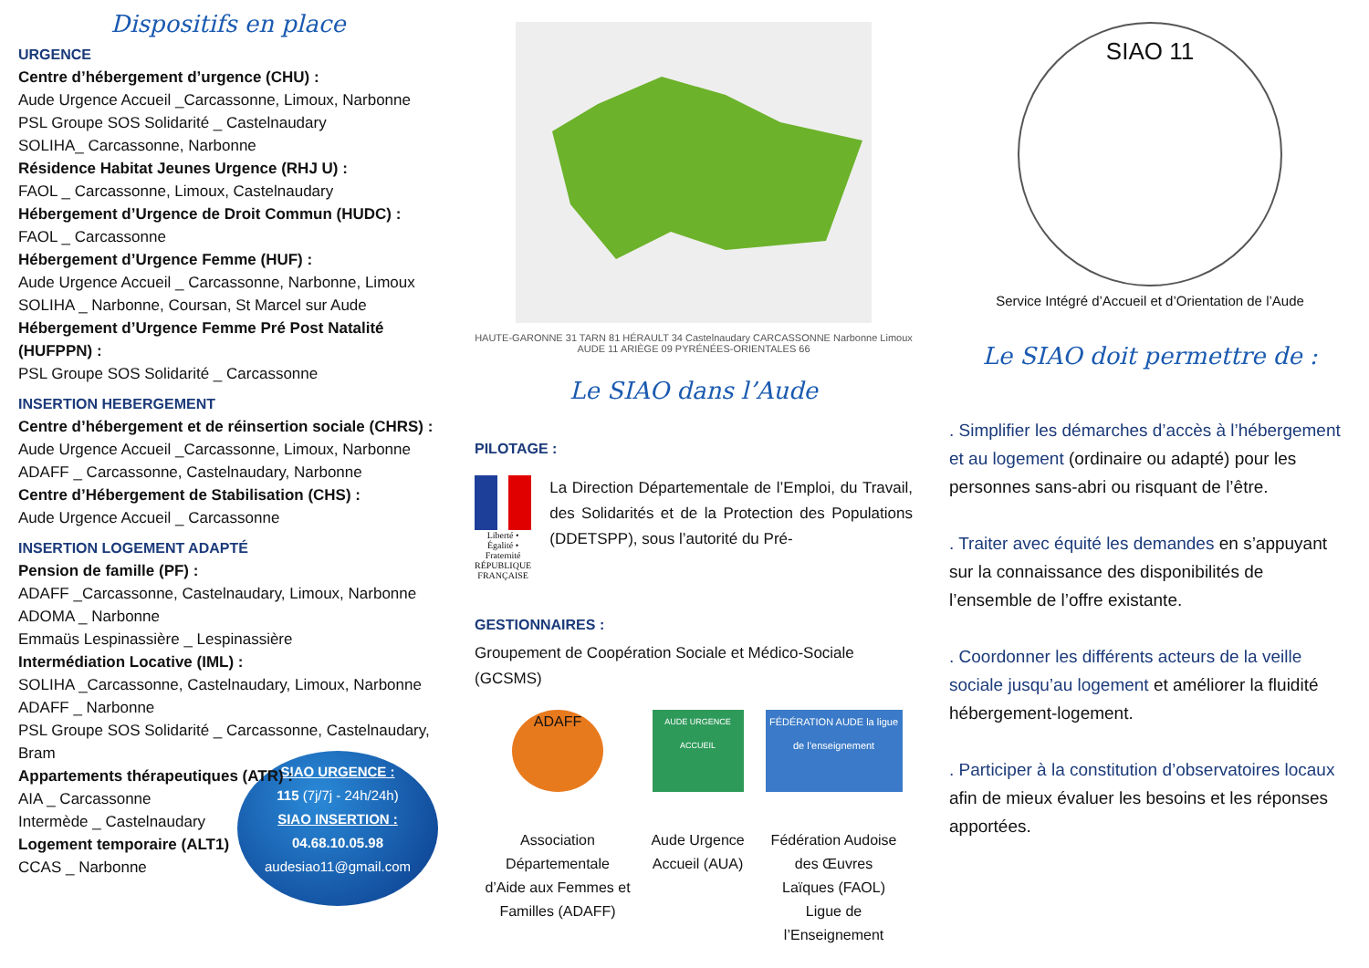Dispositifs en place
URGENCE
Centre d’hébergement d’urgence (CHU) :
Aude Urgence Accueil _Carcassonne, Limoux, Narbonne
PSL Groupe SOS Solidarité _ Castelnaudary
SOLIHA_ Carcassonne, Narbonne
Résidence Habitat Jeunes Urgence (RHJ U) :
FAOL _ Carcassonne, Limoux, Castelnaudary
Hébergement d’Urgence de Droit Commun (HUDC) :
FAOL _ Carcassonne
Hébergement d’Urgence Femme (HUF) :
Aude Urgence Accueil _ Carcassonne, Narbonne, Limoux
SOLIHA _ Narbonne, Coursan, St Marcel sur Aude
Hébergement d’Urgence Femme Pré Post Natalité (HUFPPN) :
PSL Groupe SOS Solidarité _ Carcassonne
INSERTION HEBERGEMENT
Centre d’hébergement et de réinsertion sociale (CHRS) :
Aude Urgence Accueil _Carcassonne, Limoux, Narbonne
ADAFF _ Carcassonne, Castelnaudary, Narbonne
Centre d’Hébergement de Stabilisation (CHS) :
Aude Urgence Accueil _ Carcassonne
INSERTION LOGEMENT ADAPTÉ
Pension de famille (PF) :
ADAFF _Carcassonne, Castelnaudary, Limoux, Narbonne
ADOMA _ Narbonne
Emmaüs Lespinassière _ Lespinassière
Intermédiation Locative (IML) :
SOLIHA _Carcassonne, Castelnaudary, Limoux, Narbonne
ADAFF _ Narbonne
PSL Groupe SOS Solidarité _ Carcassonne, Castelnaudary, Bram
Appartements thérapeutiques (ATR) :
AIA _ Carcassonne
Intermède _ Castelnaudary
Logement temporaire (ALT1)
CCAS _ Narbonne
SIAO URGENCE :
115 (7j/7j - 24h/24h)
SIAO INSERTION :
04.68.10.05.98
audesiao11@gmail.com
HAUTE-GARONNE 31 TARN 81 HÉRAULT 34 Castelnaudary CARCASSONNE Narbonne Limoux AUDE 11 ARIÈGE 09 PYRÉNÉES-ORIENTALES 66
Le SIAO dans l’Aude
PILOTAGE :
Liberté • Égalité • Fraternité
RÉPUBLIQUE FRANÇAISE
La Direction Départementale de l’Emploi, du Travail, des Solidarités et de la Protection des Populations (DDETSPP), sous l’autorité du Pré-
GESTIONNAIRES :
Groupement de Coopération Sociale et Médico-Sociale (GCSMS)
ADAFF
Association
Départementale
d’Aide aux Femmes et
Familles (ADAFF)
AUDE URGENCE ACCUEIL
Aude Urgence
Accueil (AUA)
FÉDÉRATION AUDE la ligue de l’enseignement
Fédération Audoise
des Œuvres
Laïques (FAOL)
Ligue de
l’Enseignement
SIAO 11
Service Intégré d’Accueil et d’Orientation de l’Aude
Le SIAO doit permettre de :
. Simplifier les démarches d’accès à l’hébergement et au logement (ordinaire ou adapté) pour les personnes sans-abri ou risquant de l’être.
. Traiter avec équité les demandes en s’appuyant sur la connaissance des disponibilités de l’ensemble de l’offre existante.
. Coordonner les différents acteurs de la veille sociale jusqu’au logement et améliorer la fluidité hébergement-logement.
. Participer à la constitution d’observatoires locaux afin de mieux évaluer les besoins et les réponses apportées.